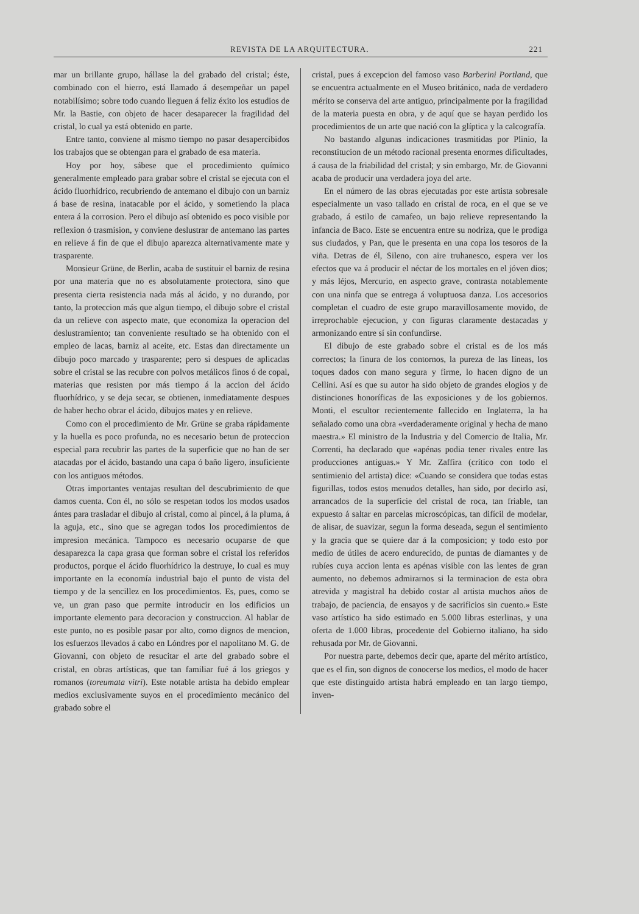REVISTA DE LA ARQUITECTURA. 221
mar un brillante grupo, hállase la del grabado del cristal; éste, combinado con el hierro, está llamado á desempeñar un papel notabilísimo; sobre todo cuando lleguen á feliz éxito los estudios de Mr. la Bastie, con objeto de hacer desaparecer la fragilidad del cristal, lo cual ya está obtenido en parte.
Entre tanto, conviene al mismo tiempo no pasar desapercibidos los trabajos que se obtengan para el grabado de esa materia.
Hoy por hoy, sábese que el procedimiento químico generalmente empleado para grabar sobre el cristal se ejecuta con el ácido fluorhídrico, recubriendo de antemano el dibujo con un barniz á base de resina, inatacable por el ácido, y sometiendo la placa entera á la corrosion. Pero el dibujo así obtenido es poco visible por reflexion ó trasmision, y conviene deslustrar de antemano las partes en relieve á fin de que el dibujo aparezca alternativamente mate y trasparente.
Monsieur Grüne, de Berlin, acaba de sustituir el barniz de resina por una materia que no es absolutamente protectora, sino que presenta cierta resistencia nada más al ácido, y no durando, por tanto, la proteccion más que algun tiempo, el dibujo sobre el cristal da un relieve con aspecto mate, que economiza la operacion del deslustramiento; tan conveniente resultado se ha obtenido con el empleo de lacas, barniz al aceite, etc. Estas dan directamente un dibujo poco marcado y trasparente; pero si despues de aplicadas sobre el cristal se las recubre con polvos metálicos finos ó de copal, materias que resisten por más tiempo á la accion del ácido fluorhídrico, y se deja secar, se obtienen, inmediatamente despues de haber hecho obrar el ácido, dibujos mates y en relieve.
Como con el procedimiento de Mr. Grüne se graba rápidamente y la huella es poco profunda, no es necesario betun de proteccion especial para recubrir las partes de la superficie que no han de ser atacadas por el ácido, bastando una capa ó baño ligero, insuficiente con los antiguos métodos.
Otras importantes ventajas resultan del descubrimiento de que damos cuenta. Con él, no sólo se respetan todos los modos usados ántes para trasladar el dibujo al cristal, como al pincel, á la pluma, á la aguja, etc., sino que se agregan todos los procedimientos de impresion mecánica. Tampoco es necesario ocuparse de que desaparezca la capa grasa que forman sobre el cristal los referidos productos, porque el ácido fluorhídrico la destruye, lo cual es muy importante en la economía industrial bajo el punto de vista del tiempo y de la sencillez en los procedimientos. Es, pues, como se ve, un gran paso que permite introducir en los edificios un importante elemento para decoracion y construccion. Al hablar de este punto, no es posible pasar por alto, como dignos de mencion, los esfuerzos llevados á cabo en Lóndres por el napolitano M. G. de Giovanni, con objeto de resucitar el arte del grabado sobre el cristal, en obras artísticas, que tan familiar fué á los griegos y romanos (toreumata vitri). Este notable artista ha debido emplear medios exclusivamente suyos en el procedimiento mecánico del grabado sobre el
cristal, pues á excepcion del famoso vaso Barberini Portland, que se encuentra actualmente en el Museo británico, nada de verdadero mérito se conserva del arte antiguo, principalmente por la fragilidad de la materia puesta en obra, y de aquí que se hayan perdido los procedimientos de un arte que nació con la glíptica y la calcografía.
No bastando algunas indicaciones trasmitidas por Plinio, la reconstitucion de un método racional presenta enormes dificultades, á causa de la friabilidad del cristal; y sin embargo, Mr. de Giovanni acaba de producir una verdadera joya del arte.
En el número de las obras ejecutadas por este artista sobresale especialmente un vaso tallado en cristal de roca, en el que se ve grabado, á estilo de camafeo, un bajo relieve representando la infancia de Baco. Este se encuentra entre su nodriza, que le prodiga sus ciudados, y Pan, que le presenta en una copa los tesoros de la viña. Detras de él, Sileno, con aire truhanesco, espera ver los efectos que va á producir el néctar de los mortales en el jóven dios; y más léjos, Mercurio, en aspecto grave, contrasta notablemente con una ninfa que se entrega á voluptuosa danza. Los accesorios completan el cuadro de este grupo maravillosamente movido, de irreprochable ejecucion, y con figuras claramente destacadas y armonizando entre sí sin confundirse.
El dibujo de este grabado sobre el cristal es de los más correctos; la finura de los contornos, la pureza de las líneas, los toques dados con mano segura y firme, lo hacen digno de un Cellini. Así es que su autor ha sido objeto de grandes elogios y de distinciones honoríficas de las exposiciones y de los gobiernos. Monti, el escultor recientemente fallecido en Inglaterra, la ha señalado como una obra «verdaderamente original y hecha de mano maestra.» El ministro de la Industria y del Comercio de Italia, Mr. Correnti, ha declarado que «apénas podia tener rivales entre las producciones antiguas.» Y Mr. Zaffira (crítico con todo el sentimienio del artista) dice: «Cuando se considera que todas estas figurillas, todos estos menudos detalles, han sido, por decirlo así, arrancados de la superficie del cristal de roca, tan friable, tan expuesto á saltar en parcelas microscópicas, tan difícil de modelar, de alisar, de suavizar, segun la forma deseada, segun el sentimiento y la gracia que se quiere dar á la composicion; y todo esto por medio de útiles de acero endurecido, de puntas de diamantes y de rubíes cuya accion lenta es apénas visible con las lentes de gran aumento, no debemos admirarnos si la terminacion de esta obra atrevida y magistral ha debido costar al artista muchos años de trabajo, de paciencia, de ensayos y de sacrificios sin cuento.» Este vaso artístico ha sido estimado en 5.000 libras esterlinas, y una oferta de 1.000 libras, procedente del Gobierno italiano, ha sido rehusada por Mr. de Giovanni.
Por nuestra parte, debemos decir que, aparte del mérito artístico, que es el fin, son dignos de conocerse los medios, el modo de hacer que este distinguido artista habrá empleado en tan largo tiempo, inven-